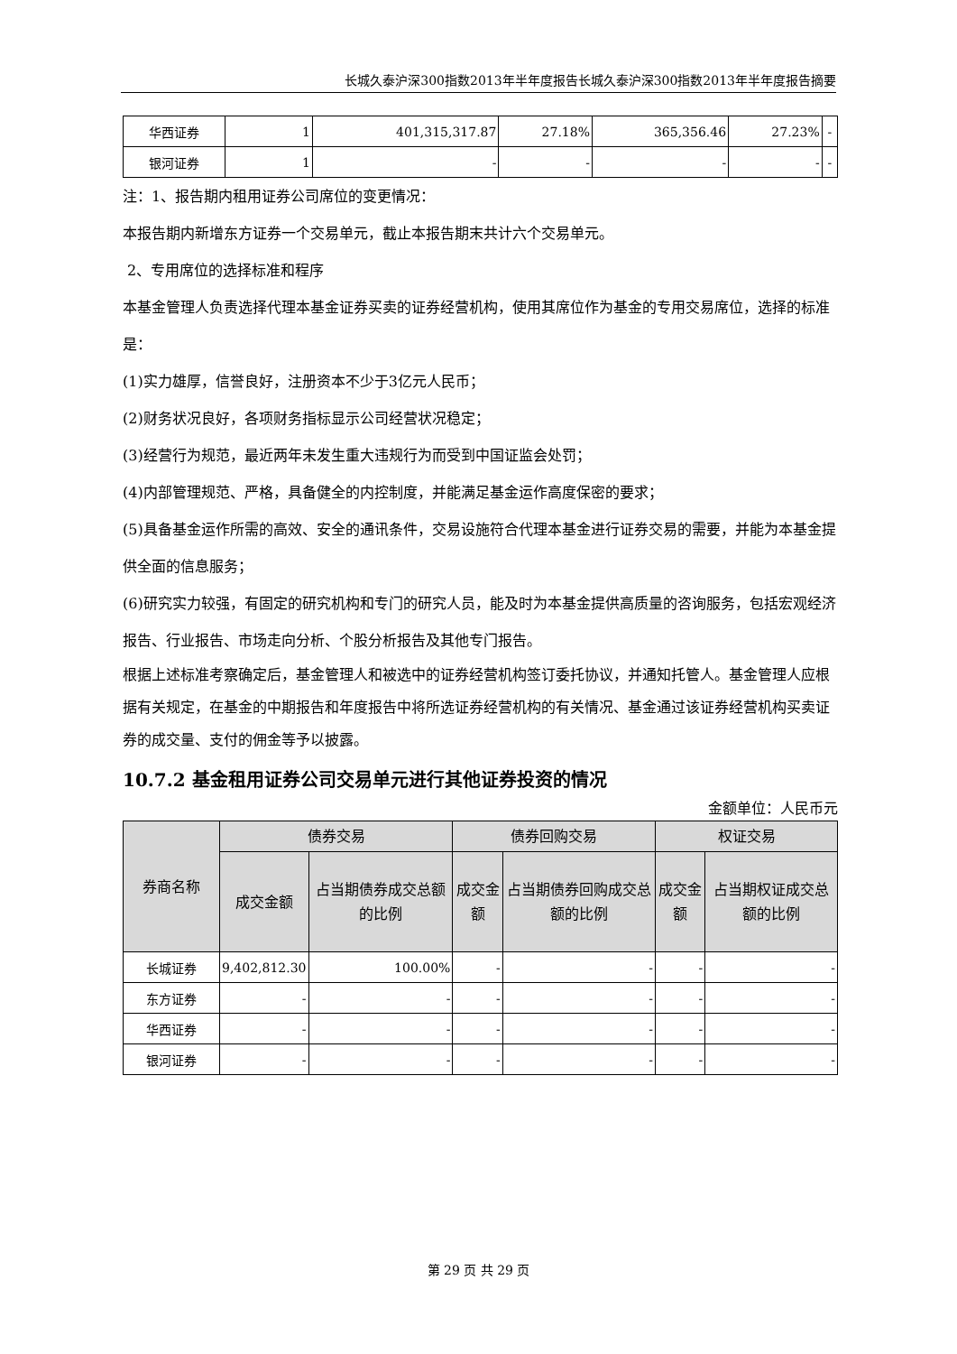长城久泰沪深300指数2013年半年度报告长城久泰沪深300指数2013年半年度报告摘要
| 华西证券 | 1 | 401,315,317.87 | 27.18% | 365,356.46 | 27.23% | - |
| 银河证券 | 1 | - | - | - | - | - |
注：1、报告期内租用证券公司席位的变更情况：
本报告期内新增东方证券一个交易单元，截止本报告期末共计六个交易单元。
2、专用席位的选择标准和程序
本基金管理人负责选择代理本基金证券买卖的证券经营机构，使用其席位作为基金的专用交易席位，选择的标准是：
(1)实力雄厚，信誉良好，注册资本不少于3亿元人民币；
(2)财务状况良好，各项财务指标显示公司经营状况稳定；
(3)经营行为规范，最近两年未发生重大违规行为而受到中国证监会处罚；
(4)内部管理规范、严格，具备健全的内控制度，并能满足基金运作高度保密的要求；
(5)具备基金运作所需的高效、安全的通讯条件，交易设施符合代理本基金进行证券交易的需要，并能为本基金提供全面的信息服务；
(6)研究实力较强，有固定的研究机构和专门的研究人员，能及时为本基金提供高质量的咨询服务，包括宏观经济报告、行业报告、市场走向分析、个股分析报告及其他专门报告。
根据上述标准考察确定后，基金管理人和被选中的证券经营机构签订委托协议，并通知托管人。基金管理人应根据有关规定，在基金的中期报告和年度报告中将所选证券经营机构的有关情况、基金通过该证券经营机构买卖证券的成交量、支付的佣金等予以披露。
10.7.2 基金租用证券公司交易单元进行其他证券投资的情况
金额单位：人民币元
| 券商名称 | 债券交易 | | 债券回购交易 | | 权证交易 | |
| --- | --- | --- | --- | --- | --- | --- |
| | 成交金额 | 占当期债券成交总额的比例 | 成交金额 | 占当期债券回购成交总额的比例 | 成交金额 | 占当期权证成交总额的比例 |
| 长城证券 | 9,402,812.30 | 100.00% | - | - | - | - |
| 东方证券 | - | - | - | - | - | - |
| 华西证券 | - | - | - | - | - | - |
| 银河证券 | - | - | - | - | - | - |
第 29 页 共 29 页